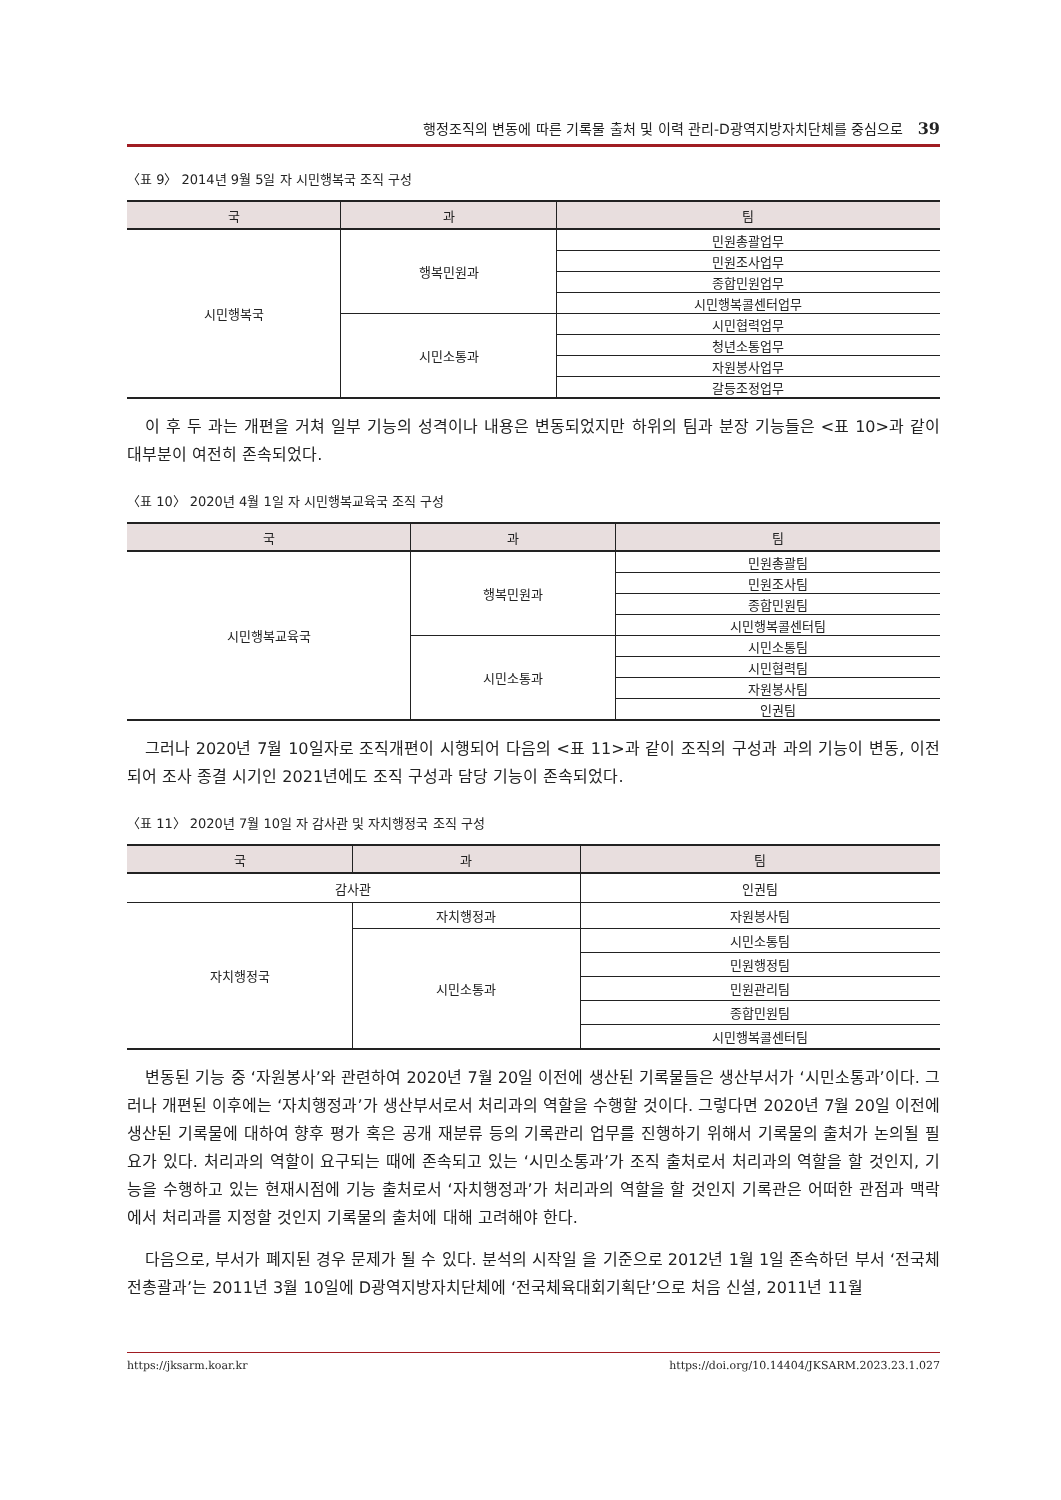행정조직의 변동에 따른 기록물 출처 및 이력 관리-D광역지방자치단체를 중심으로 39
〈표 9〉 2014년 9월 5일 자 시민행복국 조직 구성
| 국 | 과 | 팀 |
| --- | --- | --- |
| 시민행복국 | 행복민원과 | 민원총괄업무 |
| | | 민원조사업무 |
| | | 종합민원업무 |
| | | 시민행복콜센터업무 |
| | 시민소통과 | 시민협력업무 |
| | | 청년소통업무 |
| | | 자원봉사업무 |
| | | 갈등조정업무 |
이 후 두 과는 개편을 거쳐 일부 기능의 성격이나 내용은 변동되었지만 하위의 팀과 분장 기능들은 <표 10>과 같이 대부분이 여전히 존속되었다.
〈표 10〉 2020년 4월 1일 자 시민행복교육국 조직 구성
| 국 | 과 | 팀 |
| --- | --- | --- |
| 시민행복교육국 | 행복민원과 | 민원총괄팀 |
| | | 민원조사팀 |
| | | 종합민원팀 |
| | | 시민행복콜센터팀 |
| | 시민소통과 | 시민소통팀 |
| | | 시민협력팀 |
| | | 자원봉사팀 |
| | | 인권팀 |
그러나 2020년 7월 10일자로 조직개편이 시행되어 다음의 <표 11>과 같이 조직의 구성과 과의 기능이 변동, 이전되어 조사 종결 시기인 2021년에도 조직 구성과 담당 기능이 존속되었다.
〈표 11〉 2020년 7월 10일 자 감사관 및 자치행정국 조직 구성
| 국 | 과 | 팀 |
| --- | --- | --- |
| 감사관 | | 인권팀 |
| 자치행정국 | 자치행정과 | 자원봉사팀 |
| | 시민소통과 | 시민소통팀 |
| | | 민원행정팀 |
| | | 민원관리팀 |
| | | 종합민원팀 |
| | | 시민행복콜센터팀 |
변동된 기능 중 ‘자원봉사’와 관련하여 2020년 7월 20일 이전에 생산된 기록물들은 생산부서가 ‘시민소통과’이다. 그러나 개편된 이후에는 ‘자치행정과’가 생산부서로서 처리과의 역할을 수행할 것이다. 그렇다면 2020년 7월 20일 이전에 생산된 기록물에 대하여 향후 평가 혹은 공개 재분류 등의 기록관리 업무를 진행하기 위해서 기록물의 출처가 논의될 필요가 있다. 처리과의 역할이 요구되는 때에 존속되고 있는 ‘시민소통과’가 조직 출처로서 처리과의 역할을 할 것인지, 기능을 수행하고 있는 현재시점에 기능 출처로서 ‘자치행정과’가 처리과의 역할을 할 것인지 기록관은 어떠한 관점과 맥락에서 처리과를 지정할 것인지 기록물의 출처에 대해 고려해야 한다.
다음으로, 부서가 폐지된 경우 문제가 될 수 있다. 분석의 시작일 을 기준으로 2012년 1월 1일 존속하던 부서 ‘전국체전총괄과’는 2011년 3월 10일에 D광역지방자치단체에 ‘전국체육대회기획단’으로 처음 신설, 2011년 11월
https://jksarm.koar.kr https://doi.org/10.14404/JKSARM.2023.23.1.027